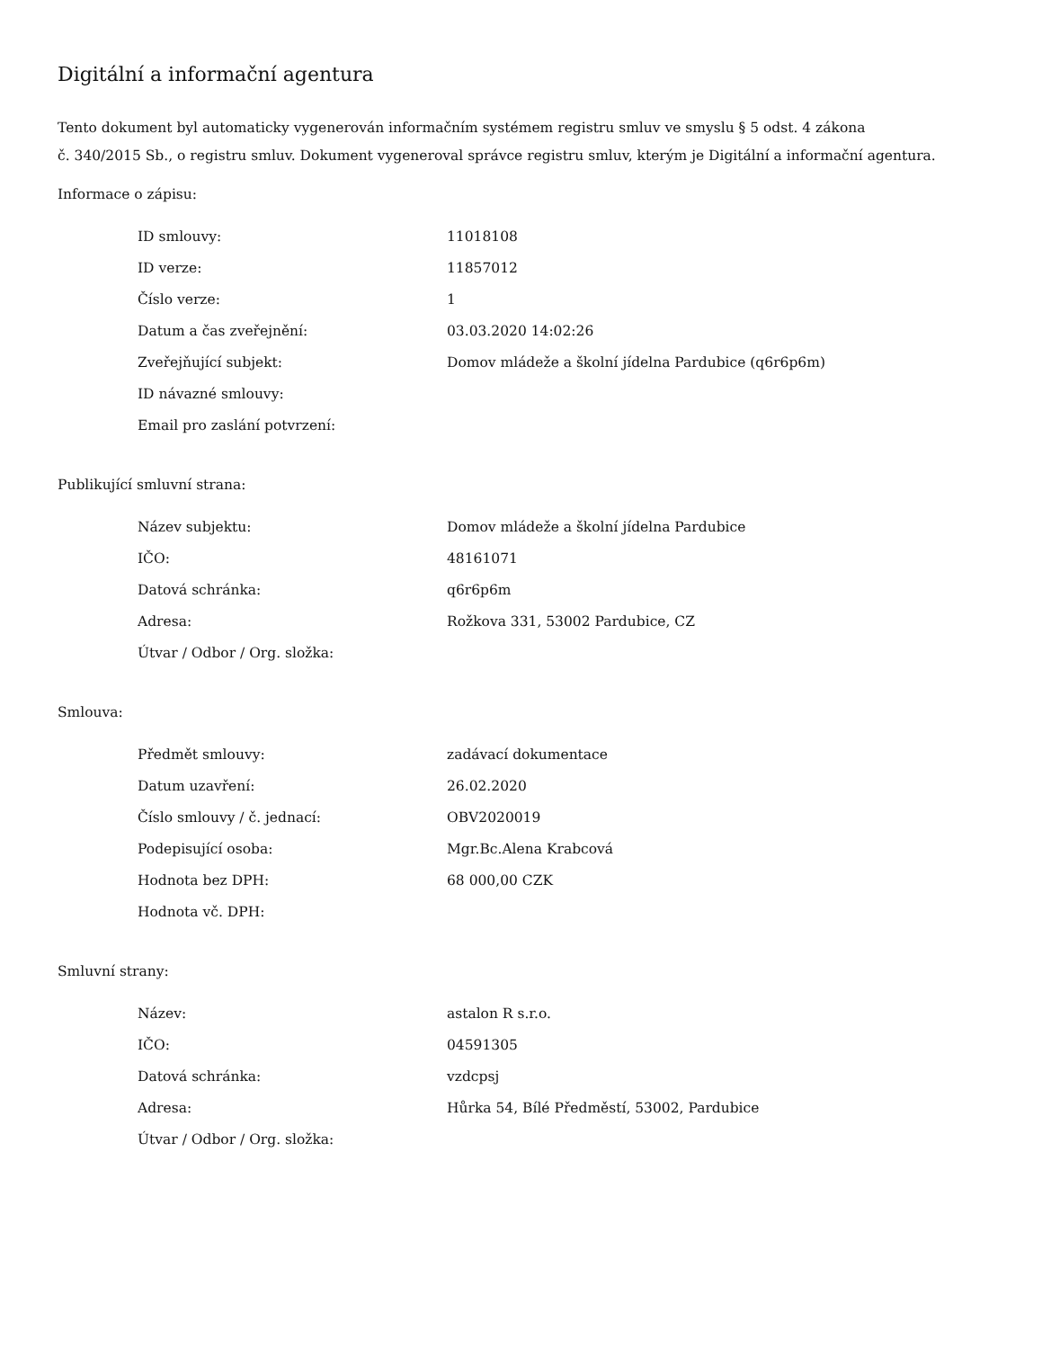Digitální a informační agentura
Tento dokument byl automaticky vygenerován informačním systémem registru smluv ve smyslu § 5 odst. 4 zákona
č. 340/2015 Sb., o registru smluv. Dokument vygeneroval správce registru smluv, kterým je Digitální a informační agentura.
Informace o zápisu:
| ID smlouvy: | 11018108 |
| ID verze: | 11857012 |
| Číslo verze: | 1 |
| Datum a čas zveřejnění: | 03.03.2020 14:02:26 |
| Zveřejňující subjekt: | Domov mládeže a školní jídelna Pardubice (q6r6p6m) |
| ID návazné smlouvy: | |
| Email pro zaslání potvrzení: | |
Publikující smluvní strana:
| Název subjektu: | Domov mládeže a školní jídelna Pardubice |
| IČO: | 48161071 |
| Datová schránka: | q6r6p6m |
| Adresa: | Rožkova 331, 53002 Pardubice, CZ |
| Útvar / Odbor / Org. složka: | |
Smlouva:
| Předmět smlouvy: | zadávací dokumentace |
| Datum uzavření: | 26.02.2020 |
| Číslo smlouvy / č. jednací: | OBV2020019 |
| Podepisující osoba: | Mgr.Bc.Alena Krabcová |
| Hodnota bez DPH: | 68 000,00 CZK |
| Hodnota vč. DPH: | |
Smluvní strany:
| Název: | astalon R s.r.o. |
| IČO: | 04591305 |
| Datová schránka: | vzdcpsj |
| Adresa: | Hůrka 54, Bílé Předměstí, 53002, Pardubice |
| Útvar / Odbor / Org. složka: | |